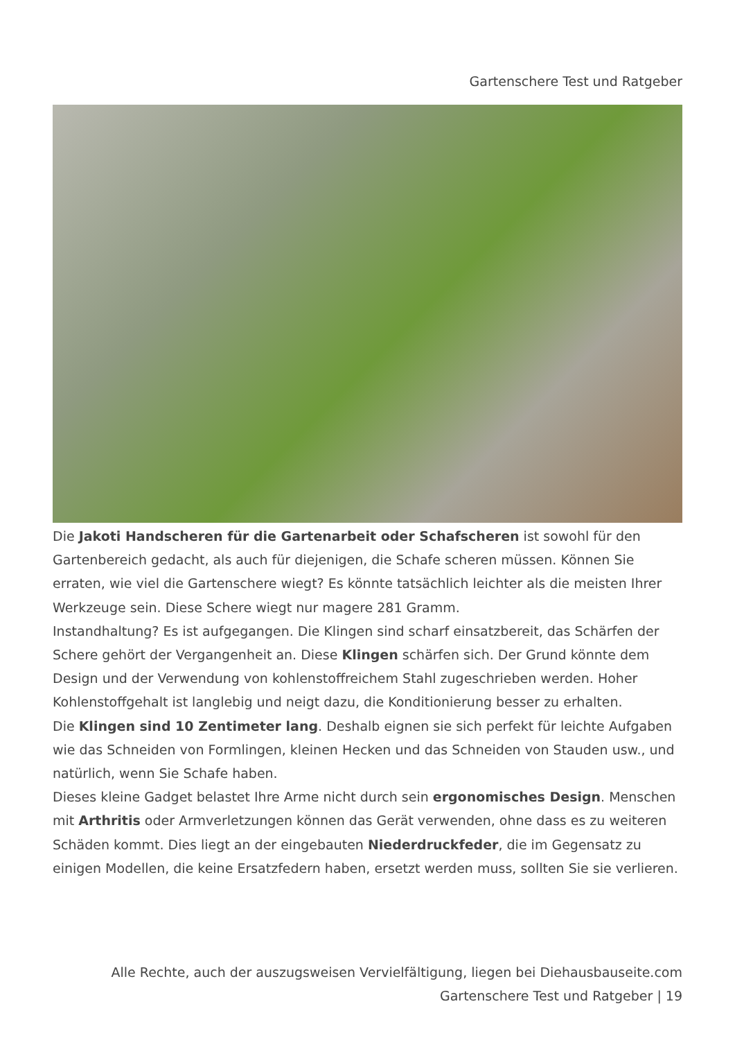Gartenschere Test und Ratgeber
Die Jakoti Handscheren für die Gartenarbeit oder Schafscheren ist sowohl für den Gartenbereich gedacht, als auch für diejenigen, die Schafe scheren müssen. Können Sie erraten, wie viel die Gartenschere wiegt? Es könnte tatsächlich leichter als die meisten Ihrer Werkzeuge sein. Diese Schere wiegt nur magere 281 Gramm.
Instandhaltung? Es ist aufgegangen. Die Klingen sind scharf einsatzbereit, das Schärfen der Schere gehört der Vergangenheit an. Diese Klingen schärfen sich. Der Grund könnte dem Design und der Verwendung von kohlenstoffreichem Stahl zugeschrieben werden. Hoher Kohlenstoffgehalt ist langlebig und neigt dazu, die Konditionierung besser zu erhalten.
Die Klingen sind 10 Zentimeter lang. Deshalb eignen sie sich perfekt für leichte Aufgaben wie das Schneiden von Formlingen, kleinen Hecken und das Schneiden von Stauden usw., und natürlich, wenn Sie Schafe haben.
Dieses kleine Gadget belastet Ihre Arme nicht durch sein ergonomisches Design. Menschen mit Arthritis oder Armverletzungen können das Gerät verwenden, ohne dass es zu weiteren Schäden kommt. Dies liegt an der eingebauten Niederdruckfeder, die im Gegensatz zu einigen Modellen, die keine Ersatzfedern haben, ersetzt werden muss, sollten Sie sie verlieren.
Alle Rechte, auch der auszugsweisen Vervielfältigung, liegen bei Diehausbauseite.com
Gartenschere Test und Ratgeber | 19